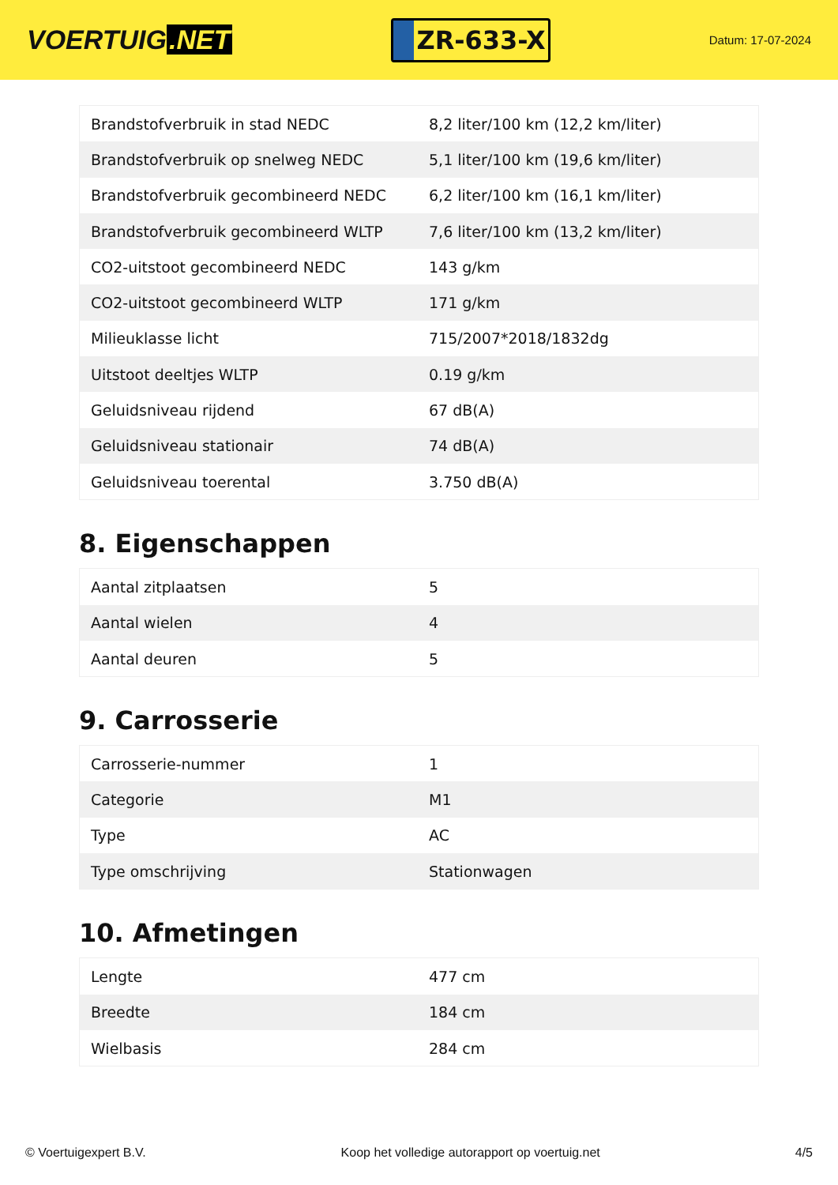VOERTUIG.NET
ZR-633-X
Datum: 17-07-2024
| Brandstofverbruik in stad NEDC | 8,2 liter/100 km (12,2 km/liter) |
| Brandstofverbruik op snelweg NEDC | 5,1 liter/100 km (19,6 km/liter) |
| Brandstofverbruik gecombineerd NEDC | 6,2 liter/100 km (16,1 km/liter) |
| Brandstofverbruik gecombineerd WLTP | 7,6 liter/100 km (13,2 km/liter) |
| CO2-uitstoot gecombineerd NEDC | 143 g/km |
| CO2-uitstoot gecombineerd WLTP | 171 g/km |
| Milieuklasse licht | 715/2007*2018/1832dg |
| Uitstoot deeltjes WLTP | 0.19 g/km |
| Geluidsniveau rijdend | 67 dB(A) |
| Geluidsniveau stationair | 74 dB(A) |
| Geluidsniveau toerental | 3.750 dB(A) |
8. Eigenschappen
| Aantal zitplaatsen | 5 |
| Aantal wielen | 4 |
| Aantal deuren | 5 |
9. Carrosserie
| Carrosserie-nummer | 1 |
| Categorie | M1 |
| Type | AC |
| Type omschrijving | Stationwagen |
10. Afmetingen
| Lengte | 477 cm |
| Breedte | 184 cm |
| Wielbasis | 284 cm |
© Voertuigexpert B.V. Koop het volledige autorapport op voertuig.net 4/5